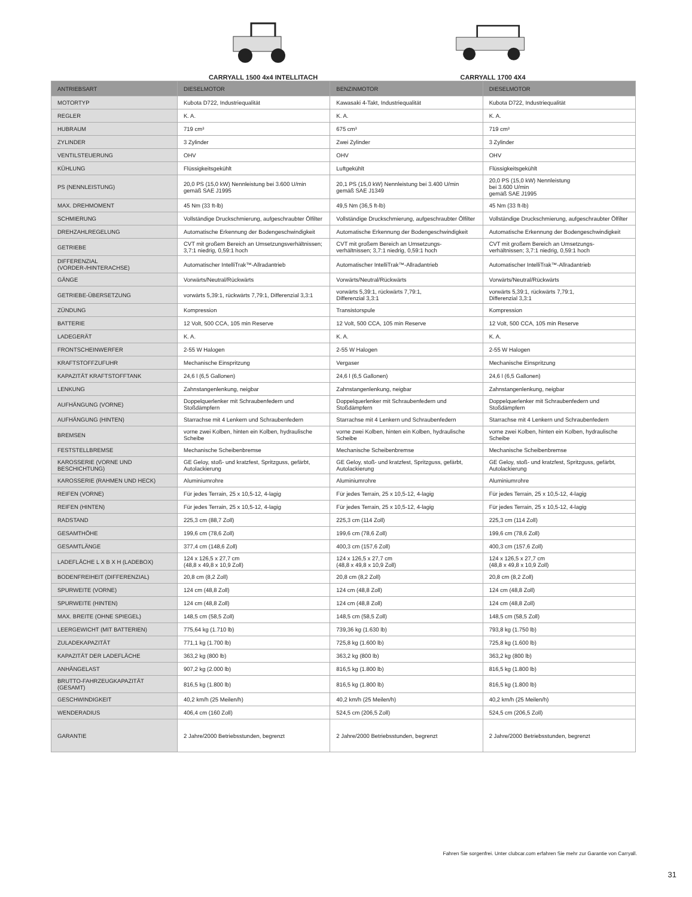CARRYALL 1500 4x4 INTELLITACH CARRYALL 1700 4X4
| ANTRIEBSART | DIESELMOTOR | BENZINMOTOR | DIESELMOTOR |
| --- | --- | --- | --- |
| MOTORTYP | Kubota D722, Industriequalität | Kawasaki 4-Takt, Industriequalität | Kubota D722, Industriequalität |
| REGLER | K. A. | K. A. | K. A. |
| HUBRAUM | 719 cm³ | 675 cm³ | 719 cm³ |
| ZYLINDER | 3 Zylinder | Zwei Zylinder | 3 Zylinder |
| VENTILSTEUERUNG | OHV | OHV | OHV |
| KÜHLUNG | Flüssigkeitsgekühlt | Luftgekühlt | Flüssigkeitsgekühlt |
| PS (NENNLEISTUNG) | 20,0 PS (15,0 kW) Nennleistung bei 3.600 U/min gemäß SAE J1995 | 20,1 PS (15,0 kW) Nennleistung bei 3.400 U/min gemäß SAE J1349 | 20,0 PS (15,0 kW) Nennleistung bei 3.600 U/min gemäß SAE J1995 |
| MAX. DREHMOMENT | 45 Nm (33 ft-lb) | 49,5 Nm (36,5 ft-lb) | 45 Nm (33 ft-lb) |
| SCHMIERUNG | Vollständige Druckschmierung, aufgeschraubter Ölfilter | Vollständige Druckschmierung, aufgeschraubter Ölfilter | Vollständige Druckschmierung, aufgeschraubter Ölfilter |
| DREHZAHLREGELUNG | Automatische Erkennung der Bodengeschwindigkeit | Automatische Erkennung der Bodengeschwindigkeit | Automatische Erkennung der Bodengeschwindigkeit |
| GETRIEBE | CVT mit großem Bereich an Umsetzungsverhältnissen; 3,7:1 niedrig, 0,59:1 hoch | CVT mit großem Bereich an Umsetzungs- verhältnissen; 3,7:1 niedrig, 0,59:1 hoch | CVT mit großem Bereich an Umsetzungs- verhältnissen; 3,7:1 niedrig, 0,59:1 hoch |
| DIFFERENZIAL (VORDER-/HINTERACHSE) | Automatischer IntelliTrak™-Allradantrieb | Automatischer IntelliTrak™-Allradantrieb | Automatischer IntelliTrak™-Allradantrieb |
| GÄNGE | Vorwärts/Neutral/Rückwärts | Vorwärts/Neutral/Rückwärts | Vorwärts/Neutral/Rückwärts |
| GETRIEBE-ÜBERSETZUNG | vorwärts 5,39:1, rückwärts 7,79:1, Differenzial 3,3:1 | vorwärts 5,39:1, rückwärts 7,79:1, Differenzial 3,3:1 | vorwärts 5,39:1, rückwärts 7,79:1, Differenzial 3,3:1 |
| ZÜNDUNG | Kompression | Transistorspule | Kompression |
| BATTERIE | 12 Volt, 500 CCA, 105 min Reserve | 12 Volt, 500 CCA, 105 min Reserve | 12 Volt, 500 CCA, 105 min Reserve |
| LADEGERÄT | K. A. | K. A. | K. A. |
| FRONTSCHEINWERFER | 2-55 W Halogen | 2-55 W Halogen | 2-55 W Halogen |
| KRAFTSTOFFZUFUHR | Mechanische Einspritzung | Vergaser | Mechanische Einspritzung |
| KAPAZITÄT KRAFTSTOFFTANK | 24,6 l (6,5 Gallonen) | 24,6 l (6,5 Gallonen) | 24,6 l (6,5 Gallonen) |
| LENKUNG | Zahnstangenlenkung, neigbar | Zahnstangenlenkung, neigbar | Zahnstangenlenkung, neigbar |
| AUFHÄNGUNG (VORNE) | Doppelquerlenker mit Schraubenfedern und Stoßdämpfern | Doppelquerlenker mit Schraubenfedern und Stoßdämpfern | Doppelquerlenker mit Schraubenfedern und Stoßdämpfern |
| AUFHÄNGUNG (HINTEN) | Starrachse mit 4 Lenkern und Schraubenfedern | Starrachse mit 4 Lenkern und Schraubenfedern | Starrachse mit 4 Lenkern und Schraubenfedern |
| BREMSEN | vorne zwei Kolben, hinten ein Kolben, hydraulische Scheibe | vorne zwei Kolben, hinten ein Kolben, hydraulische Scheibe | vorne zwei Kolben, hinten ein Kolben, hydraulische Scheibe |
| FESTSTELLBREMSE | Mechanische Scheibenbremse | Mechanische Scheibenbremse | Mechanische Scheibenbremse |
| KAROSSERIE (VORNE UND BESCHICHTUNG) | GE Geloy, stoß- und kratzfest, Spritzguss, gefärbt, Autolackierung | GE Geloy, stoß- und kratzfest, Spritzguss, gefärbt, Autolackierung | GE Geloy, stoß- und kratzfest, Spritzguss, gefärbt, Autolackierung |
| KAROSSERIE (RAHMEN UND HECK) | Aluminiumrohre | Aluminiumrohre | Aluminiumrohre |
| REIFEN (VORNE) | Für jedes Terrain, 25 x 10,5-12, 4-lagig | Für jedes Terrain, 25 x 10,5-12, 4-lagig | Für jedes Terrain, 25 x 10,5-12, 4-lagig |
| REIFEN (HINTEN) | Für jedes Terrain, 25 x 10,5-12, 4-lagig | Für jedes Terrain, 25 x 10,5-12, 4-lagig | Für jedes Terrain, 25 x 10,5-12, 4-lagig |
| RADSTAND | 225,3 cm (88,7 Zoll) | 225,3 cm (114 Zoll) | 225,3 cm (114 Zoll) |
| GESAMTHÖHE | 199,6 cm (78,6 Zoll) | 199,6 cm (78,6 Zoll) | 199,6 cm (78,6 Zoll) |
| GESAMTLÄNGE | 377,4 cm (148,6 Zoll) | 400,3 cm (157,6 Zoll) | 400,3 cm (157,6 Zoll) |
| LADEFLÄCHE L X B X H (LADEBOX) | 124 x 126,5 x 27,7 cm (48,8 x 49,8 x 10,9 Zoll) | 124 x 126,5 x 27,7 cm (48,8 x 49,8 x 10,9 Zoll) | 124 x 126,5 x 27,7 cm (48,8 x 49,8 x 10,9 Zoll) |
| BODENFREIHEIT (DIFFERENZIAL) | 20,8 cm (8,2 Zoll) | 20,8 cm (8,2 Zoll) | 20,8 cm (8,2 Zoll) |
| SPURWEITE (VORNE) | 124 cm (48,8 Zoll) | 124 cm (48,8 Zoll) | 124 cm (48,8 Zoll) |
| SPURWEITE (HINTEN) | 124 cm (48,8 Zoll) | 124 cm (48,8 Zoll) | 124 cm (48,8 Zoll) |
| MAX. BREITE (OHNE SPIEGEL) | 148,5 cm (58,5 Zoll) | 148,5 cm (58,5 Zoll) | 148,5 cm (58,5 Zoll) |
| LEERGEWICHT (MIT BATTERIEN) | 775,64 kg (1.710 lb) | 739,36 kg (1.630 lb) | 793,8 kg (1.750 lb) |
| ZULADEKAPAZITÄT | 771,1 kg (1.700 lb) | 725,8 kg (1.600 lb) | 725,8 kg (1.600 lb) |
| KAPAZITÄT DER LADEFLÄCHE | 363,2 kg (800 lb) | 363,2 kg (800 lb) | 363,2 kg (800 lb) |
| ANHÄNGELAST | 907,2 kg (2.000 lb) | 816,5 kg (1.800 lb) | 816,5 kg (1.800 lb) |
| BRUTTO-FAHRZEUGKAPAZITÄT (GESAMT) | 816,5 kg (1.800 lb) | 816,5 kg (1.800 lb) | 816,5 kg (1.800 lb) |
| GESCHWINDIGKEIT | 40,2 km/h (25 Meilen/h) | 40,2 km/h (25 Meilen/h) | 40,2 km/h (25 Meilen/h) |
| WENDERADIUS | 406,4 cm (160 Zoll) | 524,5 cm (206,5 Zoll) | 524,5 cm (206,5 Zoll) |
| GARANTIE | 2 Jahre/2000 Betriebsstunden, begrenzt | 2 Jahre/2000 Betriebsstunden, begrenzt | 2 Jahre/2000 Betriebsstunden, begrenzt |
Fahren Sie sorgenfrei. Unter clubcar.com erfahren Sie mehr zur Garantie von Carryall.
31